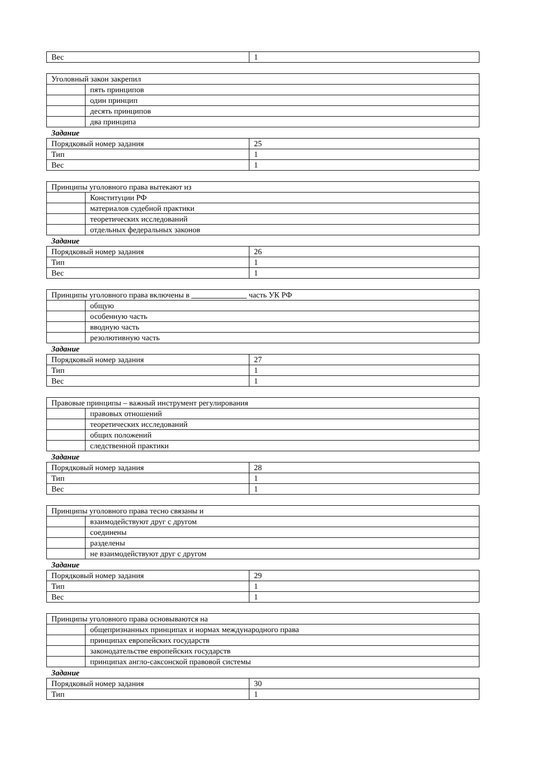| Вес | 1 |
| Уголовный закон закрепил | |
| | пять принципов |
| | один принцип |
| | десять принципов |
| | два принципа |
Задание
| Порядковый номер задания | 25 |
| Тип | 1 |
| Вес | 1 |
| Принципы уголовного права вытекают из | |
| | Конституции РФ |
| | материалов судебной практики |
| | теоретических исследований |
| | отдельных федеральных законов |
Задание
| Порядковый номер задания | 26 |
| Тип | 1 |
| Вес | 1 |
| Принципы уголовного права включены в ______________ часть УК РФ | |
| | общую |
| | особенную часть |
| | вводную часть |
| | резолютивную часть |
Задание
| Порядковый номер задания | 27 |
| Тип | 1 |
| Вес | 1 |
| Правовые принципы – важный инструмент регулирования | |
| | правовых отношений |
| | теоретических исследований |
| | общих положений |
| | следственной практики |
Задание
| Порядковый номер задания | 28 |
| Тип | 1 |
| Вес | 1 |
| Принципы уголовного права тесно связаны и | |
| | взаимодействуют друг с другом |
| | соединены |
| | разделены |
| | не взаимодействуют друг с другом |
Задание
| Порядковый номер задания | 29 |
| Тип | 1 |
| Вес | 1 |
| Принципы уголовного права основываются на | |
| | общепризнанных принципах и нормах международного права |
| | принципах европейских государств |
| | законодательстве европейских государств |
| | принципах англо-саксонской правовой системы |
Задание
| Порядковый номер задания | 30 |
| Тип | 1 |